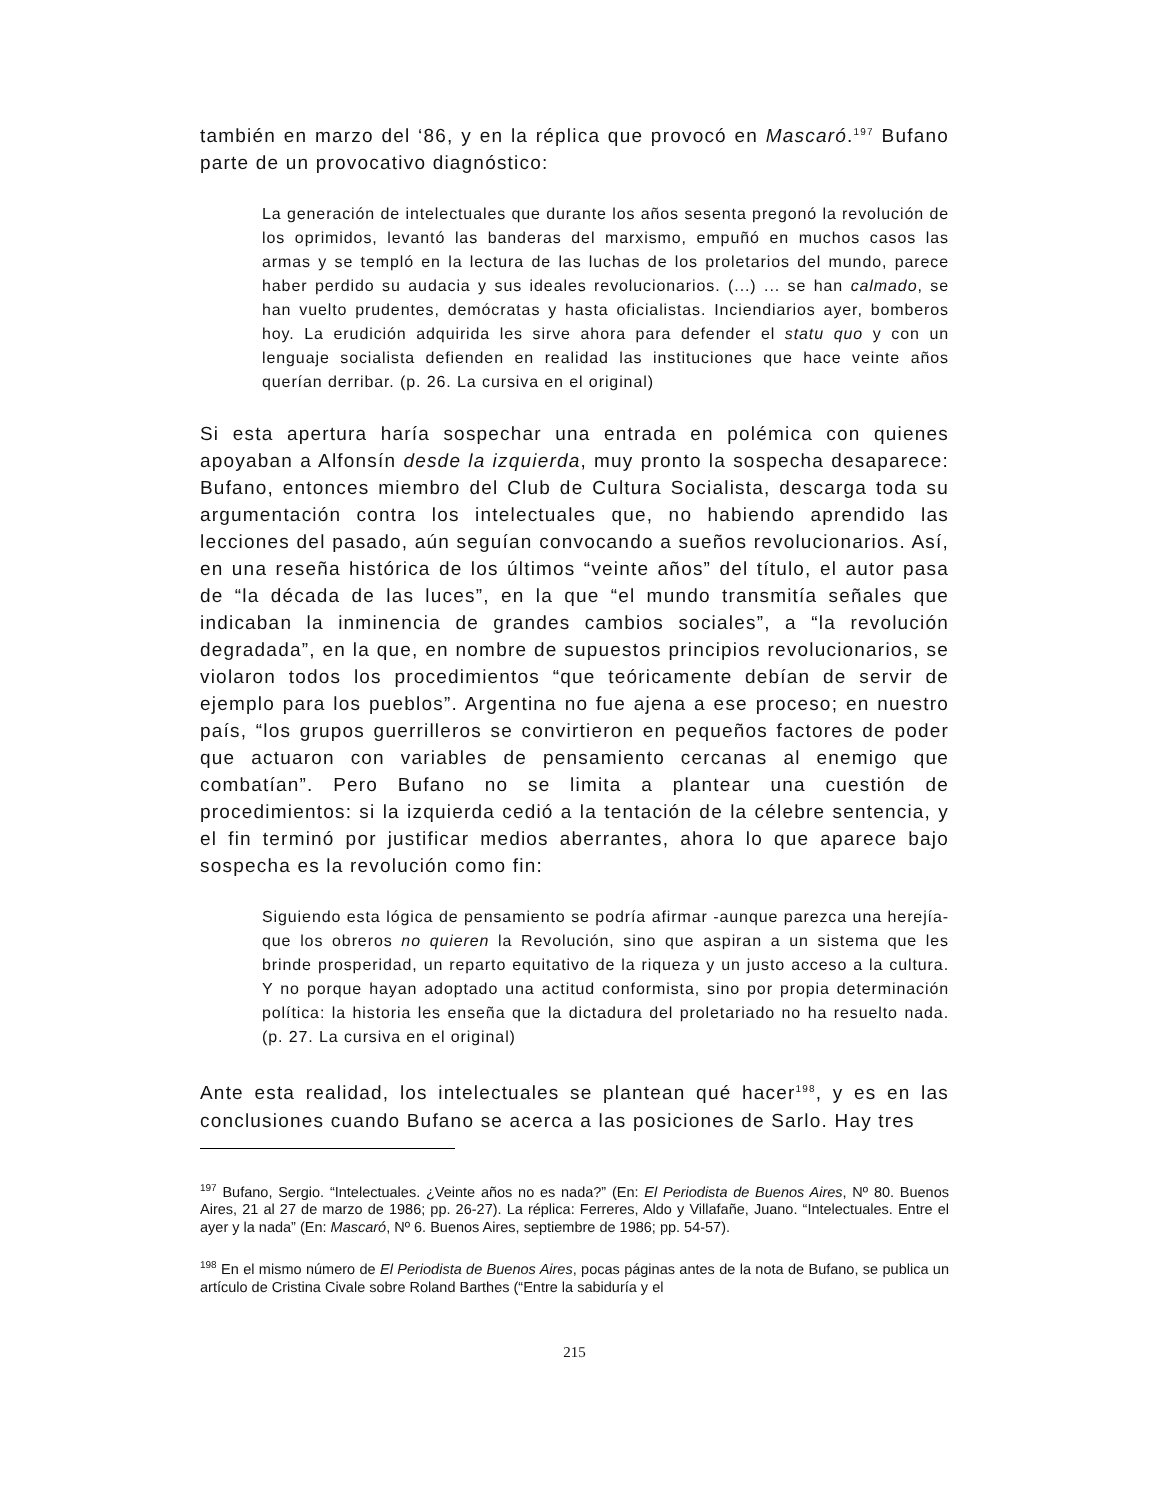también en marzo del ‘86, y en la réplica que provocó en Mascaró.<sup>197</sup> Bufano parte de un provocativo diagnóstico:
La generación de intelectuales que durante los años sesenta pregonó la revolución de los oprimidos, levantó las banderas del marxismo, empuñó en muchos casos las armas y se templó en la lectura de las luchas de los proletarios del mundo, parece haber perdido su audacia y sus ideales revolucionarios. (...) ... se han calmado, se han vuelto prudentes, demócratas y hasta oficialistas. Inciendiarios ayer, bomberos hoy. La erudición adquirida les sirve ahora para defender el statu quo y con un lenguaje socialista defienden en realidad las instituciones que hace veinte años querían derribar. (p. 26. La cursiva en el original)
Si esta apertura haría sospechar una entrada en polémica con quienes apoyaban a Alfonsín desde la izquierda, muy pronto la sospecha desaparece: Bufano, entonces miembro del Club de Cultura Socialista, descarga toda su argumentación contra los intelectuales que, no habiendo aprendido las lecciones del pasado, aún seguían convocando a sueños revolucionarios. Así, en una reseña histórica de los últimos “veinte años” del título, el autor pasa de “la década de las luces”, en la que “el mundo transmitía señales que indicaban la inminencia de grandes cambios sociales”, a “la revolución degradada”, en la que, en nombre de supuestos principios revolucionarios, se violaron todos los procedimientos “que teóricamente debían de servir de ejemplo para los pueblos”. Argentina no fue ajena a ese proceso; en nuestro país, “los grupos guerrilleros se convirtieron en pequeños factores de poder que actuaron con variables de pensamiento cercanas al enemigo que combatían”. Pero Bufano no se limita a plantear una cuestión de procedimientos: si la izquierda cedió a la tentación de la célebre sentencia, y el fin terminó por justificar medios aberrantes, ahora lo que aparece bajo sospecha es la revolución como fin:
Siguiendo esta lógica de pensamiento se podría afirmar -aunque parezca una herejía- que los obreros no quieren la Revolución, sino que aspiran a un sistema que les brinde prosperidad, un reparto equitativo de la riqueza y un justo acceso a la cultura. Y no porque hayan adoptado una actitud conformista, sino por propia determinación política: la historia les enseña que la dictadura del proletariado no ha resuelto nada. (p. 27. La cursiva en el original)
Ante esta realidad, los intelectuales se plantean qué hacer<sup>198</sup>, y es en las conclusiones cuando Bufano se acerca a las posiciones de Sarlo. Hay tres
<sup>197</sup> Bufano, Sergio. “Intelectuales. ¿Veinte años no es nada?” (En: El Periodista de Buenos Aires, Nº 80. Buenos Aires, 21 al 27 de marzo de 1986; pp. 26-27). La réplica: Ferreres, Aldo y Villafañe, Juano. “Intelectuales. Entre el ayer y la nada” (En: Mascaró, Nº 6. Buenos Aires, septiembre de 1986; pp. 54-57).
<sup>198</sup> En el mismo número de El Periodista de Buenos Aires, pocas páginas antes de la nota de Bufano, se publica un artículo de Cristina Civale sobre Roland Barthes (“Entre la sabiduría y el
215